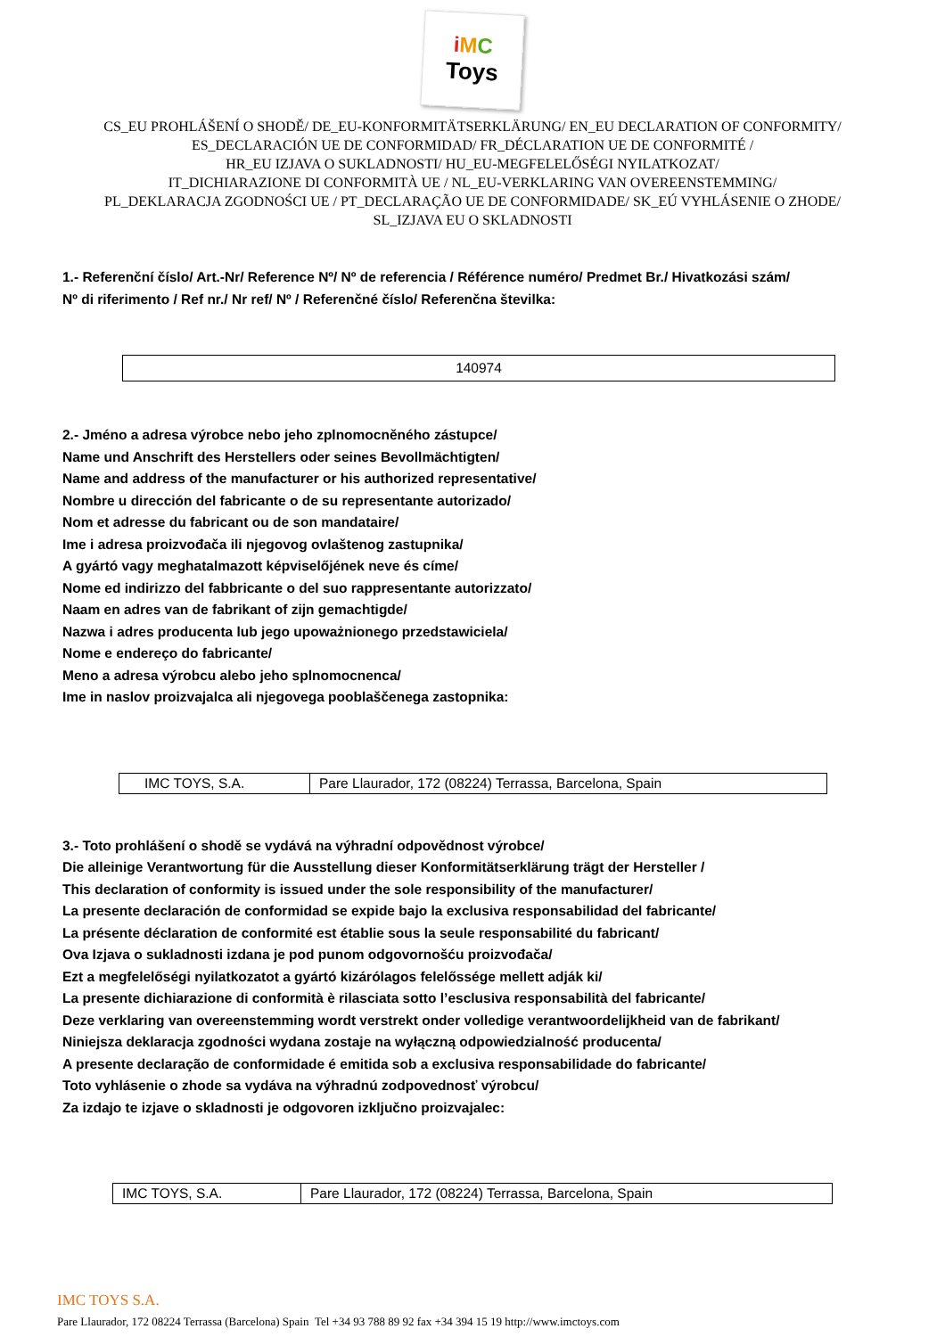iMC
Toys
CS_EU PROHLÁŠENÍ O SHODĚ/ DE_EU-KONFORMITÄTSERKLÄRUNG/ EN_EU DECLARATION OF CONFORMITY/
ES_DECLARACIÓN UE DE CONFORMIDAD/ FR_DÉCLARATION UE DE CONFORMITÉ /
HR_EU IZJAVA O SUKLADNOSTI/ HU_EU-MEGFELELŐSÉGI NYILATKOZAT/
IT_DICHIARAZIONE DI CONFORMITÀ UE / NL_EU-VERKLARING VAN OVEREENSTEMMING/
PL_DEKLARACJA ZGODNOŚCI UE / PT_DECLARAÇÃO UE DE CONFORMIDADE/ SK_EÚ VYHLÁSENIE O ZHODE/
SL_IZJAVA EU O SKLADNOSTI
1.- Referenční číslo/ Art.-Nr/ Reference Nº/ Nº de referencia / Référence numéro/ Predmet Br./ Hivatkozási szám/
Nº di riferimento / Ref nr./ Nr ref/ Nº / Referenčné číslo/ Referenčna številka:
| 140974 |
2.- Jméno a adresa výrobce nebo jeho zplnomocněného zástupce/
Name und Anschrift des Herstellers oder seines Bevollmächtigten/
Name and address of the manufacturer or his authorized representative/
Nombre u dirección del fabricante o de su representante autorizado/
Nom et adresse du fabricant ou de son mandataire/
Ime i adresa proizvođača ili njegovog ovlaštenog zastupnika/
A gyártó vagy meghatalmazott képviselőjének neve és címe/
Nome ed indirizzo del fabbricante o del suo rappresentante autorizzato/
Naam en adres van de fabrikant of zijn gemachtigde/
Nazwa i adres producenta lub jego upoważnionego przedstawiciela/
Nome e endereço do fabricante/
Meno a adresa výrobcu alebo jeho splnomocnenca/
Ime in naslov proizvajalca ali njegovega pooblaščenega zastopnika:
| IMC TOYS, S.A. | Pare Llaurador, 172 (08224) Terrassa, Barcelona, Spain |
3.- Toto prohlášení o shodě se vydává na výhradní odpovědnost výrobce/
Die alleinige Verantwortung für die Ausstellung dieser Konformitätserklärung trägt der Hersteller /
This declaration of conformity is issued under the sole responsibility of the manufacturer/
La presente declaración de conformidad se expide bajo la exclusiva responsabilidad del fabricante/
La présente déclaration de conformité est établie sous la seule responsabilité du fabricant/
Ova Izjava o sukladnosti izdana je pod punom odgovornošću proizvođača/
Ezt a megfelelőségi nyilatkozatot a gyártó kizárólagos felelőssége mellett adják ki/
La presente dichiarazione di conformità è rilasciata sotto l’esclusiva responsabilità del fabricante/
Deze verklaring van overeenstemming wordt verstrekt onder volledige verantwoordelijkheid van de fabrikant/
Niniejsza deklaracja zgodności wydana zostaje na wyłączną odpowiedzialność producenta/
A presente declaração de conformidade é emitida sob a exclusiva responsabilidade do fabricante/
Toto vyhlásenie o zhode sa vydáva na výhradnú zodpovednosť výrobcu/
Za izdajo te izjave o skladnosti je odgovoren izključno proizvajalec:
| IMC TOYS, S.A. | Pare Llaurador, 172 (08224) Terrassa, Barcelona, Spain |
IMC TOYS S.A.
Pare Llaurador, 172 08224 Terrassa (Barcelona) Spain Tel +34 93 788 89 92 fax +34 394 15 19 http://www.imctoys.com